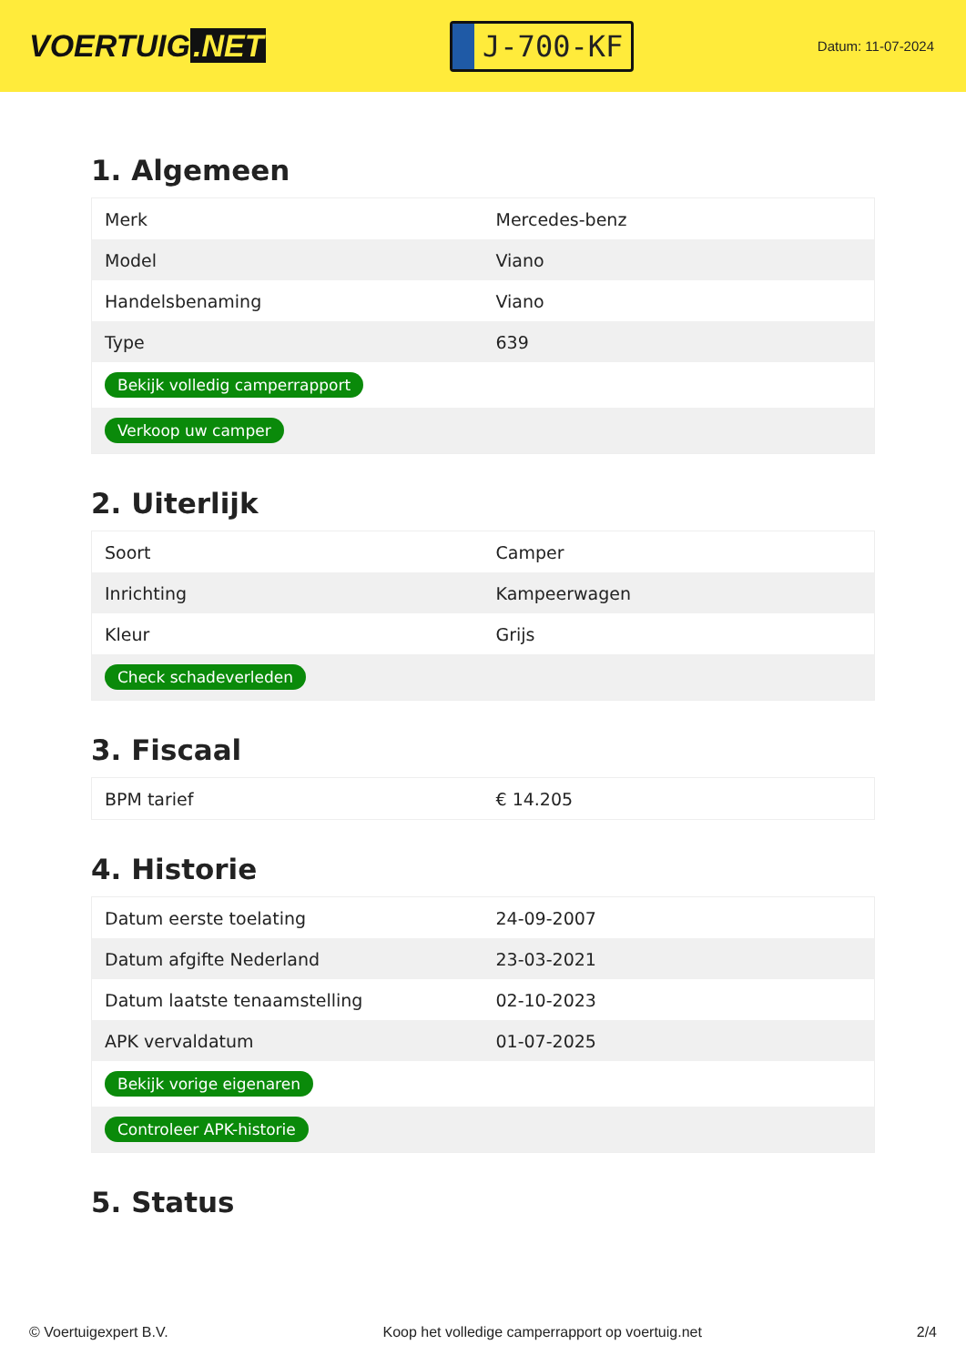VOERTUIG.NET
J-700-KF
Datum: 11-07-2024
1. Algemeen
| Merk | Mercedes-benz |
| Model | Viano |
| Handelsbenaming | Viano |
| Type | 639 |
| Bekijk volledig camperrapport | |
| Verkoop uw camper | |
2. Uiterlijk
| Soort | Camper |
| Inrichting | Kampeerwagen |
| Kleur | Grijs |
| Check schadeverleden | |
3. Fiscaal
| BPM tarief | € 14.205 |
4. Historie
| Datum eerste toelating | 24-09-2007 |
| Datum afgifte Nederland | 23-03-2021 |
| Datum laatste tenaamstelling | 02-10-2023 |
| APK vervaldatum | 01-07-2025 |
| Bekijk vorige eigenaren | |
| Controleer APK-historie | |
5. Status
© Voertuigexpert B.V. Koop het volledige camperrapport op voertuig.net 2/4